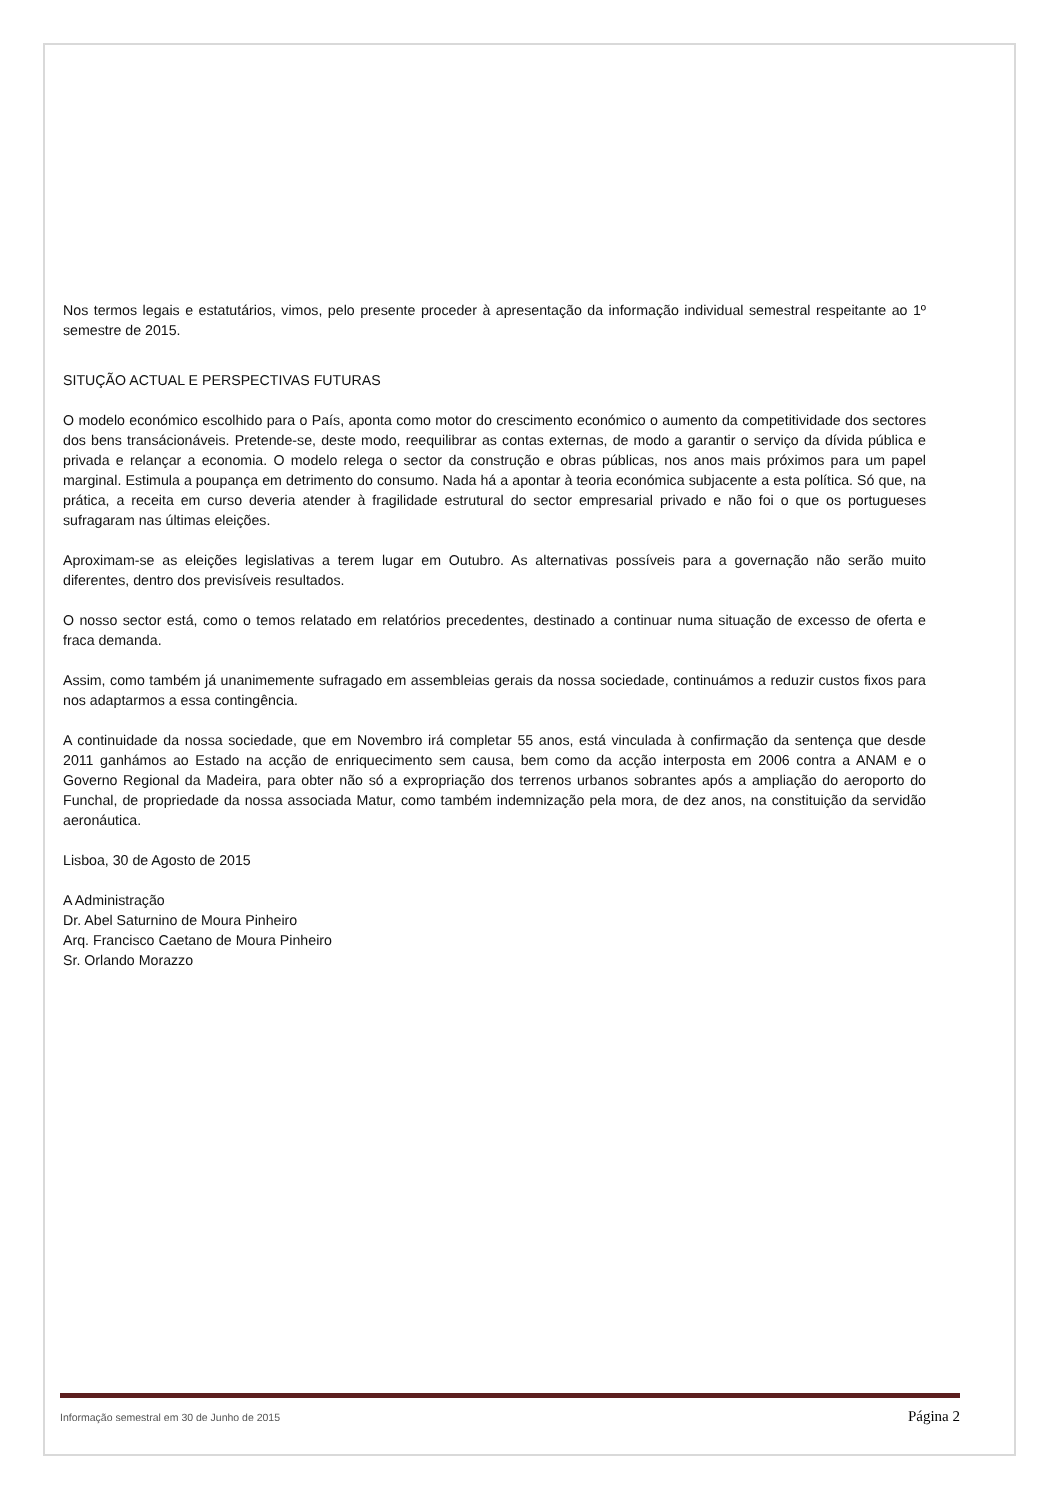Nos termos legais e estatutários, vimos, pelo presente proceder à apresentação da informação individual semestral respeitante ao 1º semestre de 2015.
SITUÇÃO ACTUAL E PERSPECTIVAS FUTURAS
O modelo económico escolhido para o País, aponta como motor do crescimento económico o aumento da competitividade dos sectores dos bens transácionáveis. Pretende-se, deste modo, reequilibrar as contas externas, de modo a garantir o serviço da dívida pública e privada e relançar a economia. O modelo relega o sector da construção e obras públicas, nos anos mais próximos para um papel marginal. Estimula a poupança em detrimento do consumo. Nada há a apontar à teoria económica subjacente a esta política. Só que, na prática, a receita em curso deveria atender à fragilidade estrutural do sector empresarial privado e não foi o que os portugueses sufragaram nas últimas eleições.
Aproximam-se as eleições legislativas a terem lugar em Outubro. As alternativas possíveis para a governação não serão muito diferentes, dentro dos previsíveis resultados.
O nosso sector está, como o temos relatado em relatórios precedentes, destinado a continuar numa situação de excesso de oferta e fraca demanda.
Assim, como também já unanimemente sufragado em assembleias gerais da nossa sociedade, continuámos a reduzir custos fixos para nos adaptarmos a essa contingência.
A continuidade da nossa sociedade, que em Novembro irá completar 55 anos, está vinculada à confirmação da sentença que desde 2011 ganhámos ao Estado na acção de enriquecimento sem causa, bem como da acção interposta em 2006 contra a ANAM e o Governo Regional da Madeira, para obter não só a expropriação dos terrenos urbanos sobrantes após a ampliação do aeroporto do Funchal, de propriedade da nossa associada Matur, como também indemnização pela mora, de dez anos, na constituição da servidão aeronáutica.
Lisboa, 30 de Agosto de 2015
A Administração
Dr. Abel Saturnino de Moura Pinheiro
Arq. Francisco Caetano de Moura Pinheiro
Sr. Orlando Morazzo
Informação semestral em 30 de Junho de 2015 Página 2